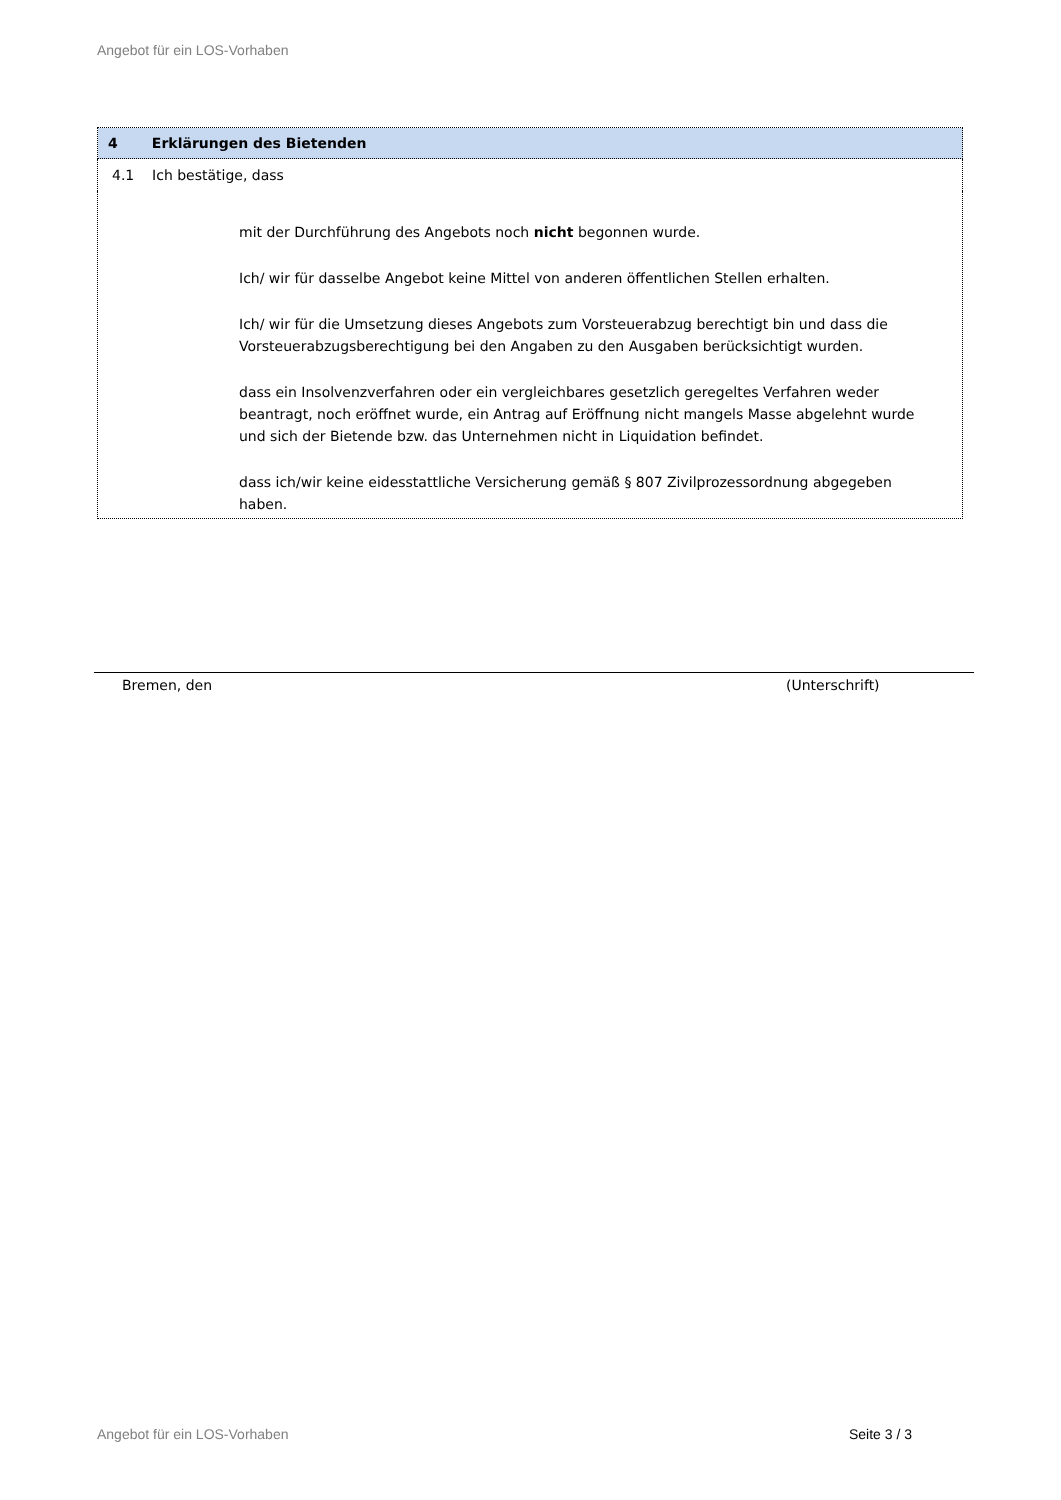Angebot für ein LOS-Vorhaben
| 4 Erklärungen des Bietenden |
| --- |
| 4.1 Ich bestätige, dass |
| mit der Durchführung des Angebots noch nicht begonnen wurde. Ich/ wir für dasselbe Angebot keine Mittel von anderen öffentlichen Stellen erhalten. Ich/ wir für die Umsetzung dieses Angebots zum Vorsteuerabzug berechtigt bin und dass die Vorsteuerabzugsberechtigung bei den Angaben zu den Ausgaben berücksichtigt wurden. dass ein Insolvenzverfahren oder ein vergleichbares gesetzlich geregeltes Verfahren weder beantragt, noch eröffnet wurde, ein Antrag auf Eröffnung nicht mangels Masse abgelehnt wurde und sich der Bietende bzw. das Unternehmen nicht in Liquidation befindet. dass ich/wir keine eidesstattliche Versicherung gemäß § 807 Zivilprozessordnung abgegeben haben. |
Bremen, den (Unterschrift)
Angebot für ein LOS-Vorhaben Seite 3 / 3